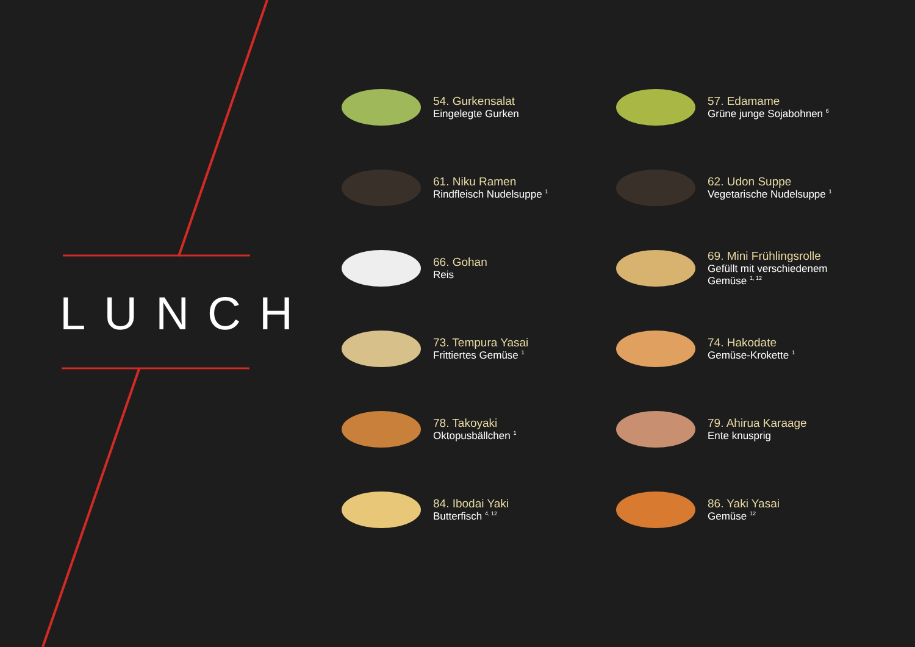LUNCH
54. Gurkensalat
Eingelegte Gurken
57. Edamame
Grüne junge Sojabohnen <sup>6</sup>
61. Niku Ramen
Rindfleisch Nudelsuppe <sup>1</sup>
62. Udon Suppe
Vegetarische Nudelsuppe <sup>1</sup>
66. Gohan
Reis
69. Mini Frühlingsrolle
Gefüllt mit verschiedenem
Gemüse <sup>1, 12</sup>
73. Tempura Yasai
Frittiertes Gemüse <sup>1</sup>
74. Hakodate
Gemüse-Krokette <sup>1</sup>
78. Takoyaki
Oktopusbällchen <sup>1</sup>
79. Ahirua Karaage
Ente knusprig
84. Ibodai Yaki
Butterfisch <sup>4, 12</sup>
86. Yaki Yasai
Gemüse <sup>12</sup>